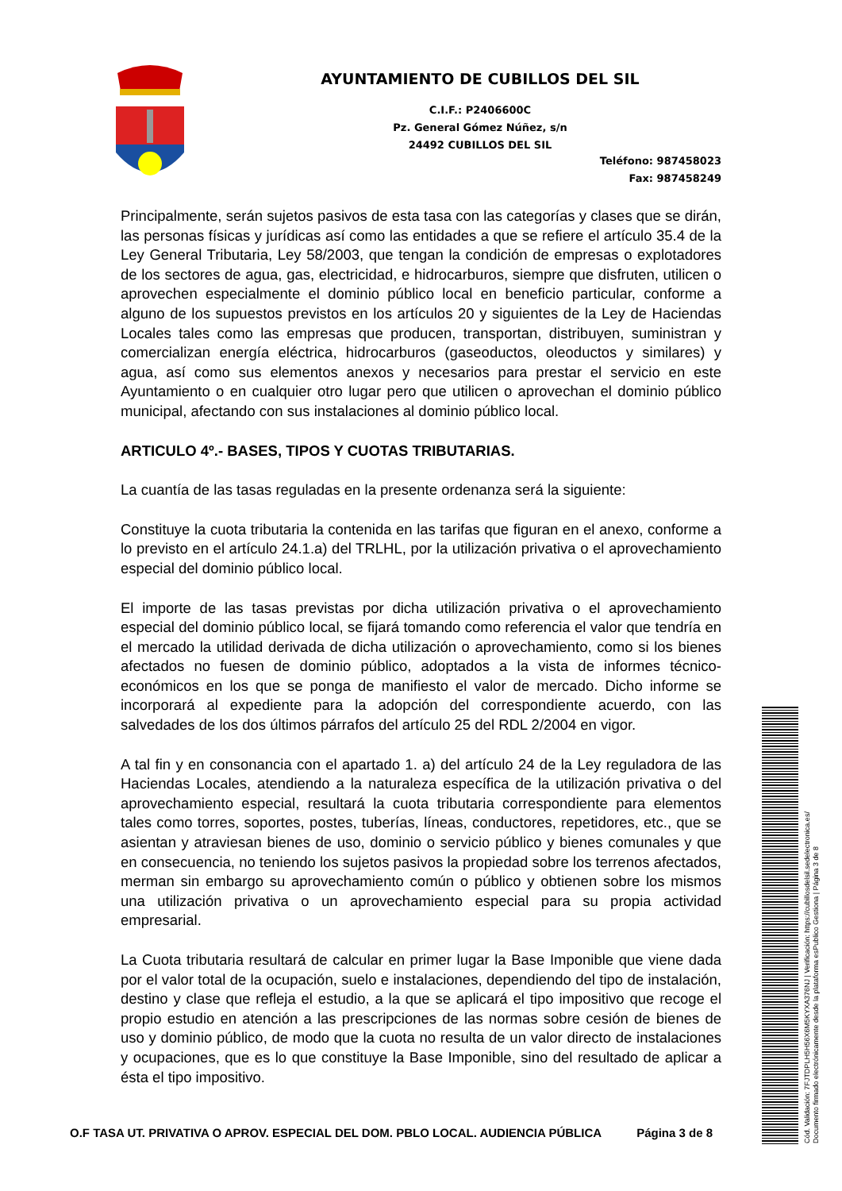AYUNTAMIENTO DE CUBILLOS DEL SIL
C.I.F.: P2406600C
Pz. General Gómez Núñez, s/n
24492 CUBILLOS DEL SIL
Teléfono: 987458023
Fax: 987458249
Principalmente, serán sujetos pasivos de esta tasa con las categorías y clases que se dirán, las personas físicas y jurídicas así como las entidades a que se refiere el artículo 35.4 de la Ley General Tributaria, Ley 58/2003, que tengan la condición de empresas o explotadores de los sectores de agua, gas, electricidad, e hidrocarburos, siempre que disfruten, utilicen o aprovechen especialmente el dominio público local en beneficio particular, conforme a alguno de los supuestos previstos en los artículos 20 y siguientes de la Ley de Haciendas Locales tales como las empresas que producen, transportan, distribuyen, suministran y comercializan energía eléctrica, hidrocarburos (gaseoductos, oleoductos y similares) y agua, así como sus elementos anexos y necesarios para prestar el servicio en este Ayuntamiento o en cualquier otro lugar pero que utilicen o aprovechan el dominio público municipal, afectando con sus instalaciones al dominio público local.
ARTICULO 4º.- BASES, TIPOS Y CUOTAS TRIBUTARIAS.
La cuantía de las tasas reguladas en la presente ordenanza será la siguiente:
Constituye la cuota tributaria la contenida en las tarifas que figuran en el anexo, conforme a lo previsto en el artículo 24.1.a) del TRLHL, por la utilización privativa o el aprovechamiento especial del dominio público local.
El importe de las tasas previstas por dicha utilización privativa o el aprovechamiento especial del dominio público local, se fijará tomando como referencia el valor que tendría en el mercado la utilidad derivada de dicha utilización o aprovechamiento, como si los bienes afectados no fuesen de dominio público, adoptados a la vista de informes técnico-económicos en los que se ponga de manifiesto el valor de mercado. Dicho informe se incorporará al expediente para la adopción del correspondiente acuerdo, con las salvedades de los dos últimos párrafos del artículo 25 del RDL 2/2004 en vigor.
A tal fin y en consonancia con el apartado 1. a) del artículo 24 de la Ley reguladora de las Haciendas Locales, atendiendo a la naturaleza específica de la utilización privativa o del aprovechamiento especial, resultará la cuota tributaria correspondiente para elementos tales como torres, soportes, postes, tuberías, líneas, conductores, repetidores, etc., que se asientan y atraviesan bienes de uso, dominio o servicio público y bienes comunales y que en consecuencia, no teniendo los sujetos pasivos la propiedad sobre los terrenos afectados, merman sin embargo su aprovechamiento común o público y obtienen sobre los mismos una utilización privativa o un aprovechamiento especial para su propia actividad empresarial.
La Cuota tributaria resultará de calcular en primer lugar la Base Imponible que viene dada por el valor total de la ocupación, suelo e instalaciones, dependiendo del tipo de instalación, destino y clase que refleja el estudio, a la que se aplicará el tipo impositivo que recoge el propio estudio en atención a las prescripciones de las normas sobre cesión de bienes de uso y dominio público, de modo que la cuota no resulta de un valor directo de instalaciones y ocupaciones, que es lo que constituye la Base Imponible, sino del resultado de aplicar a ésta el tipo impositivo.
O.F TASA UT. PRIVATIVA O APROV. ESPECIAL DEL DOM. PBLO LOCAL. AUDIENCIA PÚBLICA Página 3 de 8
Cód. Validación: 7FJTDPLH5H56X6M5KYXA376NJ | Verificación: https://cubillosdelsil.sedelectronica.es/
Documento firmado electrónicamente desde la plataforma esPublico Gestiona | Página 3 de 8